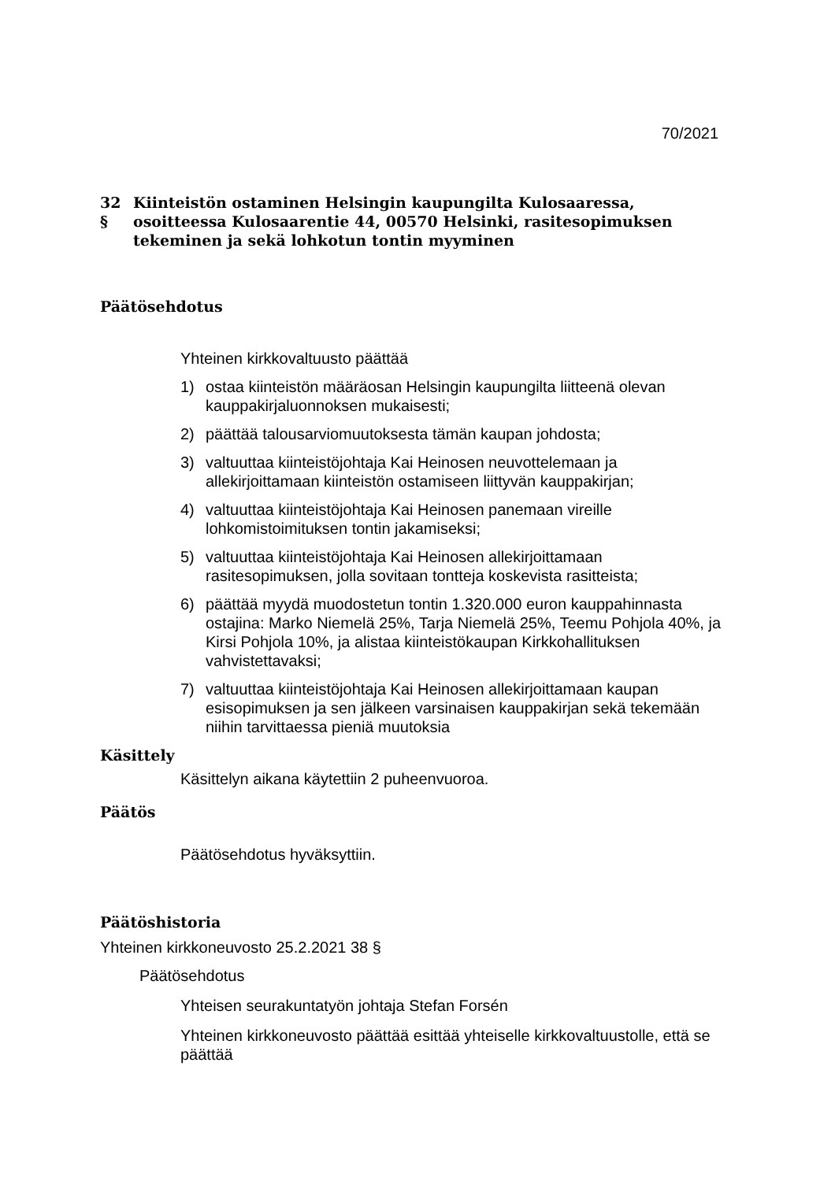70/2021
32 § Kiinteistön ostaminen Helsingin kaupungilta Kulosaaressa, osoitteessa Kulosaarentie 44, 00570 Helsinki, rasitesopimuksen tekeminen ja sekä lohkotun tontin myyminen
Päätösehdotus
Yhteinen kirkkovaltuusto päättää
1) ostaa kiinteistön määräosan Helsingin kaupungilta liitteenä olevan kauppakirjaluonnoksen mukaisesti;
2) päättää talousarviomuutoksesta tämän kaupan johdosta;
3) valtuuttaa kiinteistöjohtaja Kai Heinosen neuvottelemaan ja allekirjoittamaan kiinteistön ostamiseen liittyvän kauppakirjan;
4) valtuuttaa kiinteistöjohtaja Kai Heinosen panemaan vireille lohkomistoimituksen tontin jakamiseksi;
5) valtuuttaa kiinteistöjohtaja Kai Heinosen allekirjoittamaan rasitesopimuksen, jolla sovitaan tontteja koskevista rasitteista;
6) päättää myydä muodostetun tontin 1.320.000 euron kauppahinnasta ostajina: Marko Niemelä 25%, Tarja Niemelä 25%, Teemu Pohjola 40%, ja Kirsi Pohjola 10%, ja alistaa kiinteistökaupan Kirkkohallituksen vahvistettavaksi;
7) valtuuttaa kiinteistöjohtaja Kai Heinosen allekirjoittamaan kaupan esisopimuksen ja sen jälkeen varsinaisen kauppakirjan sekä tekemään niihin tarvittaessa pieniä muutoksia
Käsittely
Käsittelyn aikana käytettiin 2 puheenvuoroa.
Päätös
Päätösehdotus hyväksyttiin.
Päätöshistoria
Yhteinen kirkkoneuvosto 25.2.2021 38 §
Päätösehdotus
Yhteisen seurakuntatyön johtaja Stefan Forsén
Yhteinen kirkkoneuvosto päättää esittää yhteiselle kirkkovaltuustolle, että se päättää